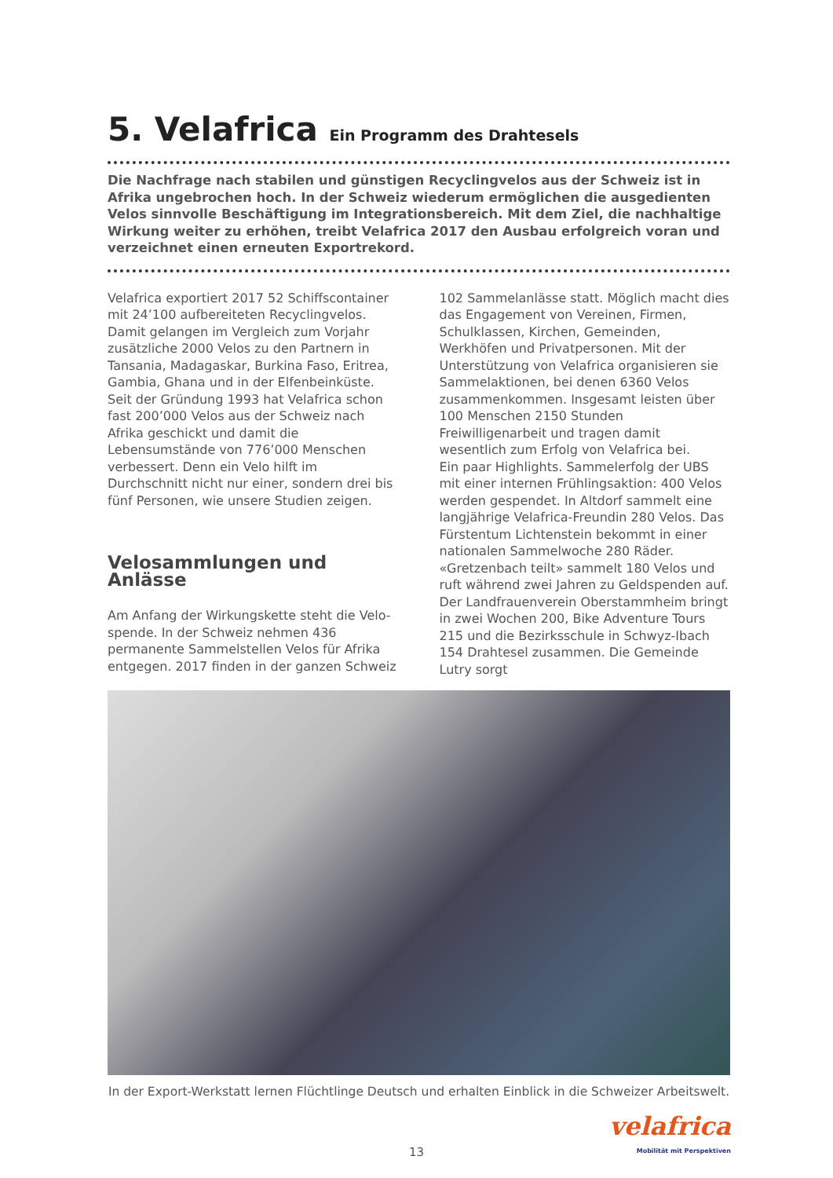5. Velafrica Ein Programm des Drahtesels
Die Nachfrage nach stabilen und günstigen Recyclingvelos aus der Schweiz ist in Afrika ungebrochen hoch. In der Schweiz wiederum ermöglichen die ausgedienten Velos sinnvolle Beschäftigung im Integrationsbereich. Mit dem Ziel, die nachhaltige Wirkung weiter zu erhöhen, treibt Velafrica 2017 den Ausbau erfolgreich voran und verzeichnet einen erneuten Exportrekord.
Velafrica exportiert 2017 52 Schiffscontainer mit 24’100 aufbereiteten Recyclingvelos. Damit gelangen im Vergleich zum Vorjahr zusätzliche 2000 Velos zu den Partnern in Tansania, Madagaskar, Burkina Faso, Eritrea, Gambia, Ghana und in der Elfenbeinküste. Seit der Gründung 1993 hat Velafrica schon fast 200’000 Velos aus der Schweiz nach Afrika geschickt und damit die Lebensumstände von 776’000 Menschen verbessert. Denn ein Velo hilft im Durchschnitt nicht nur einer, sondern drei bis fünf Personen, wie unsere Studien zeigen.
Velosammlungen und Anlässe
Am Anfang der Wirkungskette steht die Velo- spende. In der Schweiz nehmen 436 permanente Sammelstellen Velos für Afrika entgegen. 2017 finden in der ganzen Schweiz
102 Sammelanlässe statt. Möglich macht dies das Engagement von Vereinen, Firmen, Schulklassen, Kirchen, Gemeinden, Werkhöfen und Privatpersonen. Mit der Unterstützung von Velafrica organisieren sie Sammelaktionen, bei denen 6360 Velos zusammenkommen. Insgesamt leisten über 100 Menschen 2150 Stunden Freiwilligenarbeit und tragen damit wesentlich zum Erfolg von Velafrica bei.
Ein paar Highlights. Sammelerfolg der UBS mit einer internen Frühlingsaktion: 400 Velos werden gespendet. In Altdorf sammelt eine langjährige Velafrica-Freundin 280 Velos. Das Fürstentum Lichtenstein bekommt in einer nationalen Sammelwoche 280 Räder. «Gretzenbach teilt» sammelt 180 Velos und ruft während zwei Jahren zu Geldspenden auf. Der Landfrauenverein Oberstammheim bringt in zwei Wochen 200, Bike Adventure Tours 215 und die Bezirksschule in Schwyz-Ibach 154 Drahtesel zusammen. Die Gemeinde Lutry sorgt
In der Export-Werkstatt lernen Flüchtlinge Deutsch und erhalten Einblick in die Schweizer Arbeitswelt.
velafrica
Mobilität mit Perspektiven
13